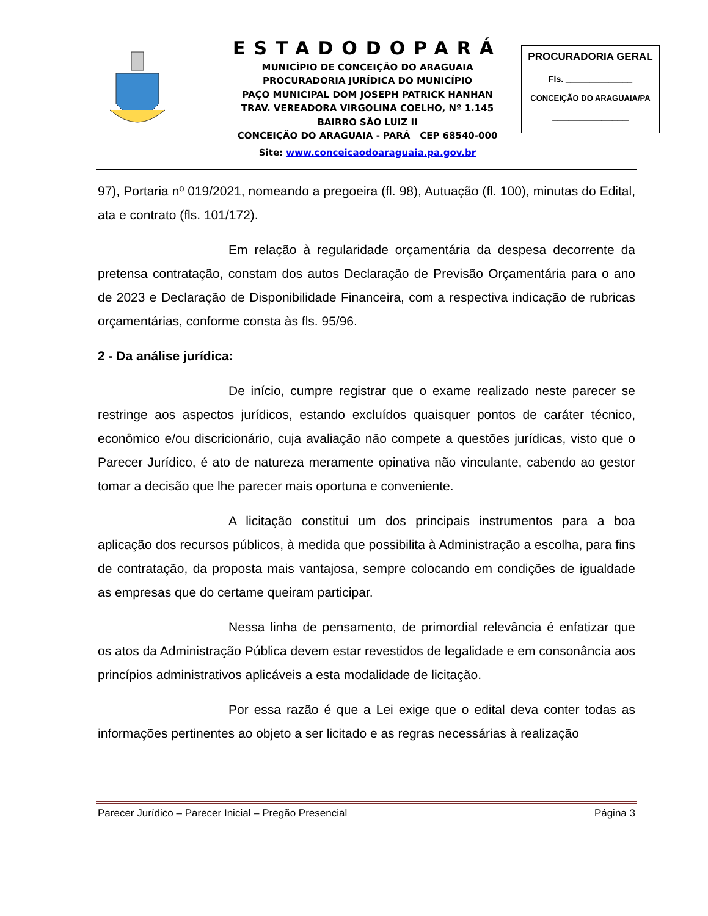ESTADODOPARÁ
MUNICÍPIO DE CONCEIÇÃO DO ARAGUAIA
PROCURADORIA JURÍDICA DO MUNICÍPIO
PAÇO MUNICIPAL DOM JOSEPH PATRICK HANHAN
TRAV. VEREADORA VIRGOLINA COELHO, Nº 1.145
BAIRRO SÃO LUIZ II
CONCEIÇÃO DO ARAGUAIA - PARÁ CEP 68540-000
Site: www.conceicaodoaraguaia.pa.gov.br
PROCURADORIA GERAL
Fls. ______________
CONCEIÇÃO DO ARAGUAIA/PA
______________
97), Portaria nº 019/2021, nomeando a pregoeira (fl. 98), Autuação (fl. 100), minutas do Edital, ata e contrato (fls. 101/172).
Em relação à regularidade orçamentária da despesa decorrente da pretensa contratação, constam dos autos Declaração de Previsão Orçamentária para o ano de 2023 e Declaração de Disponibilidade Financeira, com a respectiva indicação de rubricas orçamentárias, conforme consta às fls. 95/96.
2 - Da análise jurídica:
De início, cumpre registrar que o exame realizado neste parecer se restringe aos aspectos jurídicos, estando excluídos quaisquer pontos de caráter técnico, econômico e/ou discricionário, cuja avaliação não compete a questões jurídicas, visto que o Parecer Jurídico, é ato de natureza meramente opinativa não vinculante, cabendo ao gestor tomar a decisão que lhe parecer mais oportuna e conveniente.
A licitação constitui um dos principais instrumentos para a boa aplicação dos recursos públicos, à medida que possibilita à Administração a escolha, para fins de contratação, da proposta mais vantajosa, sempre colocando em condições de igualdade as empresas que do certame queiram participar.
Nessa linha de pensamento, de primordial relevância é enfatizar que os atos da Administração Pública devem estar revestidos de legalidade e em consonância aos princípios administrativos aplicáveis a esta modalidade de licitação.
Por essa razão é que a Lei exige que o edital deva conter todas as informações pertinentes ao objeto a ser licitado e as regras necessárias à realização
Parecer Jurídico – Parecer Inicial – Pregão Presencial Página 3